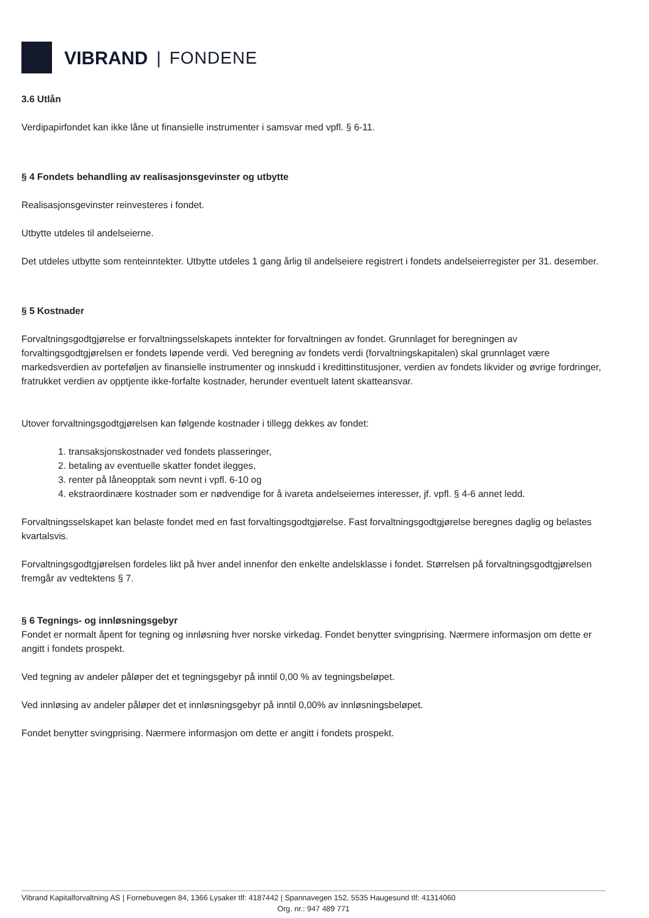VIBRAND | FONDENE
3.6 Utlån
Verdipapirfondet kan ikke låne ut finansielle instrumenter i samsvar med vpfl. § 6-11.
§ 4 Fondets behandling av realisasjonsgevinster og utbytte
Realisasjonsgevinster reinvesteres i fondet.
Utbytte utdeles til andelseierne.
Det utdeles utbytte som renteinntekter. Utbytte utdeles 1 gang årlig til andelseiere registrert i fondets andelseierregister per 31. desember.
§ 5 Kostnader
Forvaltningsgodtgjørelse er forvaltningsselskapets inntekter for forvaltningen av fondet. Grunnlaget for beregningen av forvaltingsgodtgjørelsen er fondets løpende verdi. Ved beregning av fondets verdi (forvaltningskapitalen) skal grunnlaget være markedsverdien av porteføljen av finansielle instrumenter og innskudd i kredittinstitusjoner, verdien av fondets likvider og øvrige fordringer, fratrukket verdien av opptjente ikke-forfalte kostnader, herunder eventuelt latent skatteansvar.
Utover forvaltningsgodtgjørelsen kan følgende kostnader i tillegg dekkes av fondet:
1. transaksjonskostnader ved fondets plasseringer,
2. betaling av eventuelle skatter fondet ilegges,
3. renter på låneopptak som nevnt i vpfl. 6-10 og
4. ekstraordinære kostnader som er nødvendige for å ivareta andelseiernes interesser, jf. vpfl. § 4-6 annet ledd.
Forvaltningsselskapet kan belaste fondet med en fast forvaltingsgodtgjørelse. Fast forvaltningsgodtgjørelse beregnes daglig og belastes kvartalsvis.
Forvaltningsgodtgjørelsen fordeles likt på hver andel innenfor den enkelte andelsklasse i fondet. Størrelsen på forvaltningsgodtgjørelsen fremgår av vedtektens § 7.
§ 6 Tegnings- og innløsningsgebyr
Fondet er normalt åpent for tegning og innløsning hver norske virkedag. Fondet benytter svingprising. Nærmere informasjon om dette er angitt i fondets prospekt.
Ved tegning av andeler påløper det et tegningsgebyr på inntil 0,00 % av tegningsbeløpet.
Ved innløsing av andeler påløper det et innløsningsgebyr på inntil 0,00% av innløsningsbeløpet.
Fondet benytter svingprising. Nærmere informasjon om dette er angitt i fondets prospekt.
Vibrand Kapitalforvaltning AS | Fornebuvegen 84, 1366 Lysaker tlf: 4187442 | Spannavegen 152, 5535 Haugesund tlf: 41314060
Org. nr.: 947 489 771